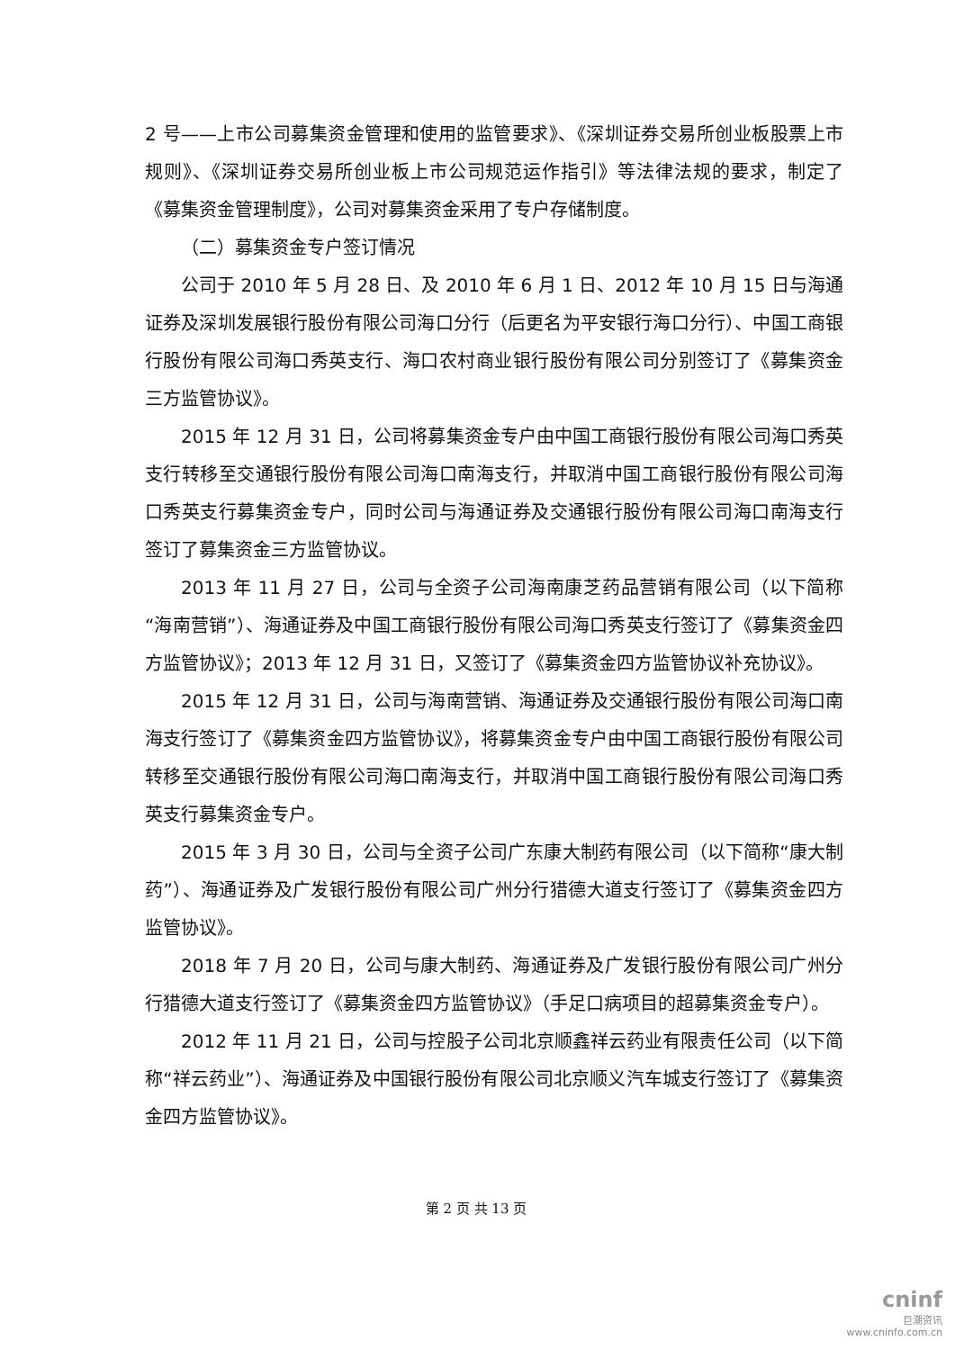2 号——上市公司募集资金管理和使用的监管要求》、《深圳证券交易所创业板股票上市规则》、《深圳证券交易所创业板上市公司规范运作指引》等法律法规的要求，制定了《募集资金管理制度》，公司对募集资金采用了专户存储制度。
（二）募集资金专户签订情况
公司于 2010 年 5 月 28 日、及 2010 年 6 月 1 日、2012 年 10 月 15 日与海通证券及深圳发展银行股份有限公司海口分行（后更名为平安银行海口分行）、中国工商银行股份有限公司海口秀英支行、海口农村商业银行股份有限公司分别签订了《募集资金三方监管协议》。
2015 年 12 月 31 日，公司将募集资金专户由中国工商银行股份有限公司海口秀英支行转移至交通银行股份有限公司海口南海支行，并取消中国工商银行股份有限公司海口秀英支行募集资金专户，同时公司与海通证券及交通银行股份有限公司海口南海支行签订了募集资金三方监管协议。
2013 年 11 月 27 日，公司与全资子公司海南康芝药品营销有限公司（以下简称“海南营销”）、海通证券及中国工商银行股份有限公司海口秀英支行签订了《募集资金四方监管协议》；2013 年 12 月 31 日，又签订了《募集资金四方监管协议补充协议》。
2015 年 12 月 31 日，公司与海南营销、海通证券及交通银行股份有限公司海口南海支行签订了《募集资金四方监管协议》，将募集资金专户由中国工商银行股份有限公司转移至交通银行股份有限公司海口南海支行，并取消中国工商银行股份有限公司海口秀英支行募集资金专户。
2015 年 3 月 30 日，公司与全资子公司广东康大制药有限公司（以下简称“康大制药”）、海通证券及广发银行股份有限公司广州分行猎德大道支行签订了《募集资金四方监管协议》。
2018 年 7 月 20 日，公司与康大制药、海通证券及广发银行股份有限公司广州分行猎德大道支行签订了《募集资金四方监管协议》（手足口病项目的超募集资金专户）。
2012 年 11 月 21 日，公司与控股子公司北京顺鑫祥云药业有限责任公司（以下简称“祥云药业”）、海通证券及中国银行股份有限公司北京顺义汽车城支行签订了《募集资金四方监管协议》。
第 2 页 共 13 页
cninf
巨潮资讯
www.cninfo.com.cn